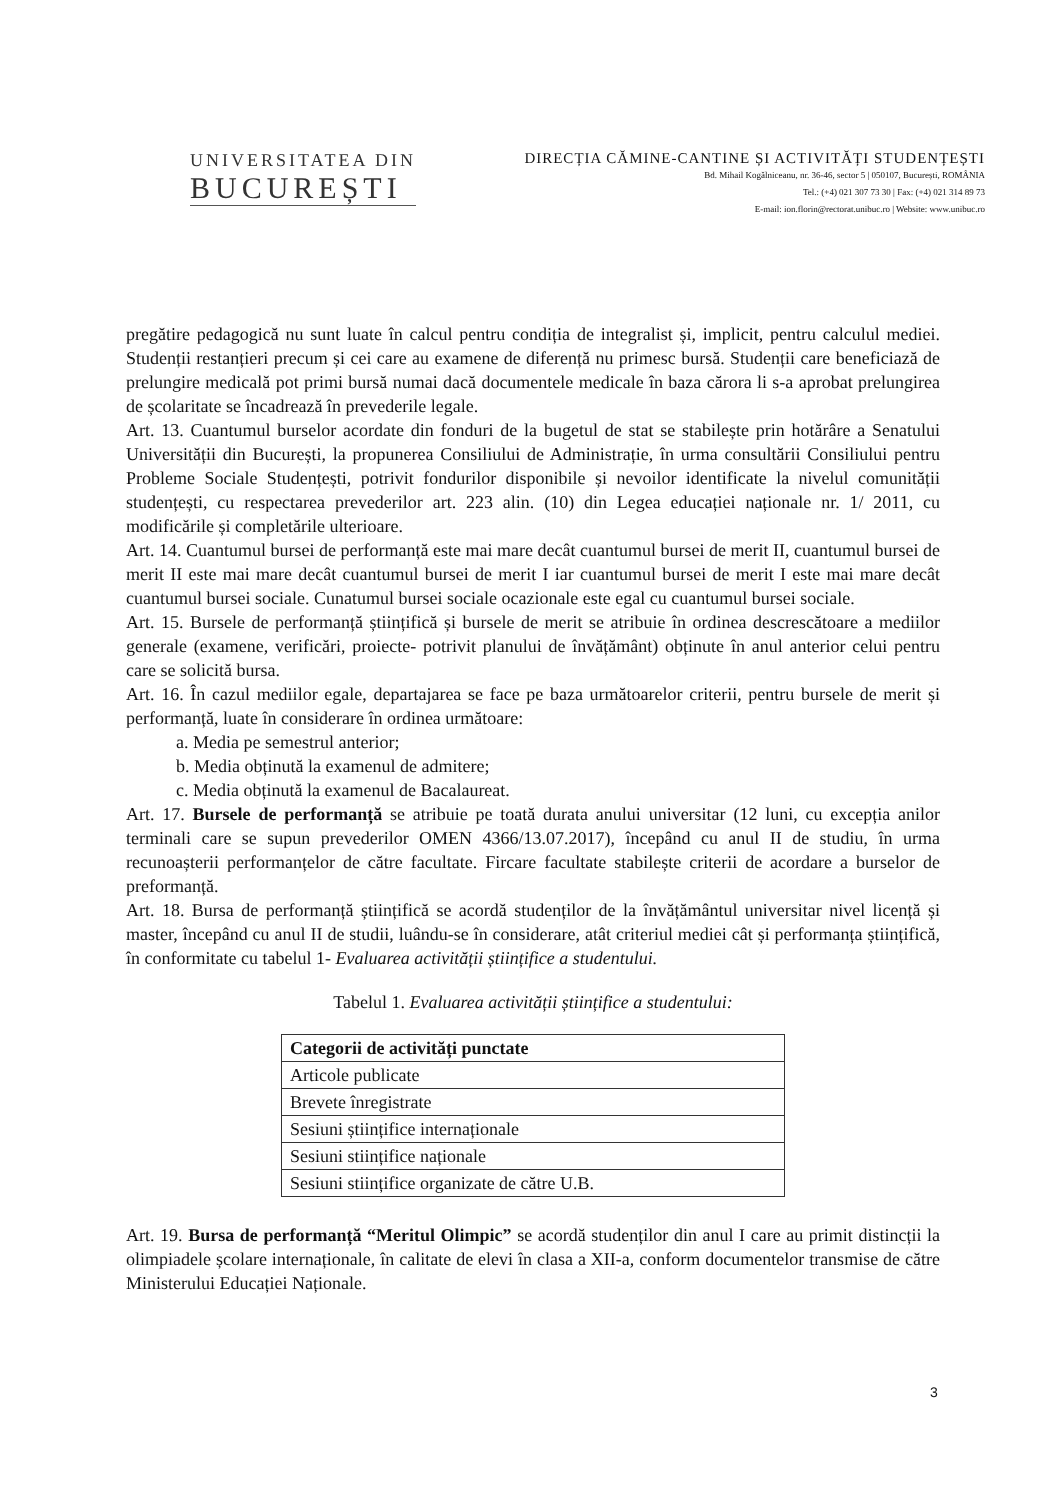UNIVERSITATEA DIN
BUCUREȘTI
DIRECȚIA CĂMINE-CANTINE ȘI ACTIVITĂȚI STUDENȚEȘTI
Bd. Mihail Kogălniceanu, nr. 36-46, sector 5 | 050107, București, ROMÂNIA
Tel.: (+4) 021 307 73 30 | Fax: (+4) 021 314 89 73
E-mail: ion.florin@rectorat.unibuc.ro | Website: www.unibuc.ro
pregătire pedagogică nu sunt luate în calcul pentru condiția de integralist și, implicit, pentru calculul mediei. Studenții restanțieri precum și cei care au examene de diferență nu primesc bursă. Studenții care beneficiază de prelungire medicală pot primi bursă numai dacă documentele medicale în baza cărora li s-a aprobat prelungirea de școlaritate se încadrează în prevederile legale.
Art. 13. Cuantumul burselor acordate din fonduri de la bugetul de stat se stabilește prin hotărâre a Senatului Universității din București, la propunerea Consiliului de Administrație, în urma consultării Consiliului pentru Probleme Sociale Studențești, potrivit fondurilor disponibile și nevoilor identificate la nivelul comunității studențești, cu respectarea prevederilor art. 223 alin. (10) din Legea educației naționale nr. 1/ 2011, cu modificările și completările ulterioare.
Art. 14. Cuantumul bursei de performanță este mai mare decât cuantumul bursei de merit II, cuantumul bursei de merit II este mai mare decât cuantumul bursei de merit I iar cuantumul bursei de merit I este mai mare decât cuantumul bursei sociale. Cunatumul bursei sociale ocazionale este egal cu cuantumul bursei sociale.
Art. 15. Bursele de performanță științifică și bursele de merit se atribuie în ordinea descrescătoare a mediilor generale (examene, verificări, proiecte- potrivit planului de învățământ) obținute în anul anterior celui pentru care se solicită bursa.
Art. 16. În cazul mediilor egale, departajarea se face pe baza următoarelor criterii, pentru bursele de merit și performanță, luate în considerare în ordinea următoare:
a. Media pe semestrul anterior;
b. Media obținută la examenul de admitere;
c. Media obținută la examenul de Bacalaureat.
Art. 17. Bursele de performanță se atribuie pe toată durata anului universitar (12 luni, cu excepția anilor terminali care se supun prevederilor OMEN 4366/13.07.2017), începând cu anul II de studiu, în urma recunoașterii performanțelor de către facultate. Fircare facultate stabilește criterii de acordare a burselor de preformanță.
Art. 18. Bursa de performanță științifică se acordă studenților de la învățământul universitar nivel licență și master, începând cu anul II de studii, luându-se în considerare, atât criteriul mediei cât și performanța științifică, în conformitate cu tabelul 1- Evaluarea activității științifice a studentului.
Tabelul 1. Evaluarea activității științifice a studentului:
| Categorii de activități punctate |
| --- |
| Articole publicate |
| Brevete înregistrate |
| Sesiuni științifice internaționale |
| Sesiuni stiințifice naționale |
| Sesiuni stiințifice organizate de către U.B. |
Art. 19. Bursa de performanță “Meritul Olimpic” se acordă studenților din anul I care au primit distincții la olimpiadele școlare internaționale, în calitate de elevi în clasa a XII-a, conform documentelor transmise de către Ministerului Educației Naționale.
3